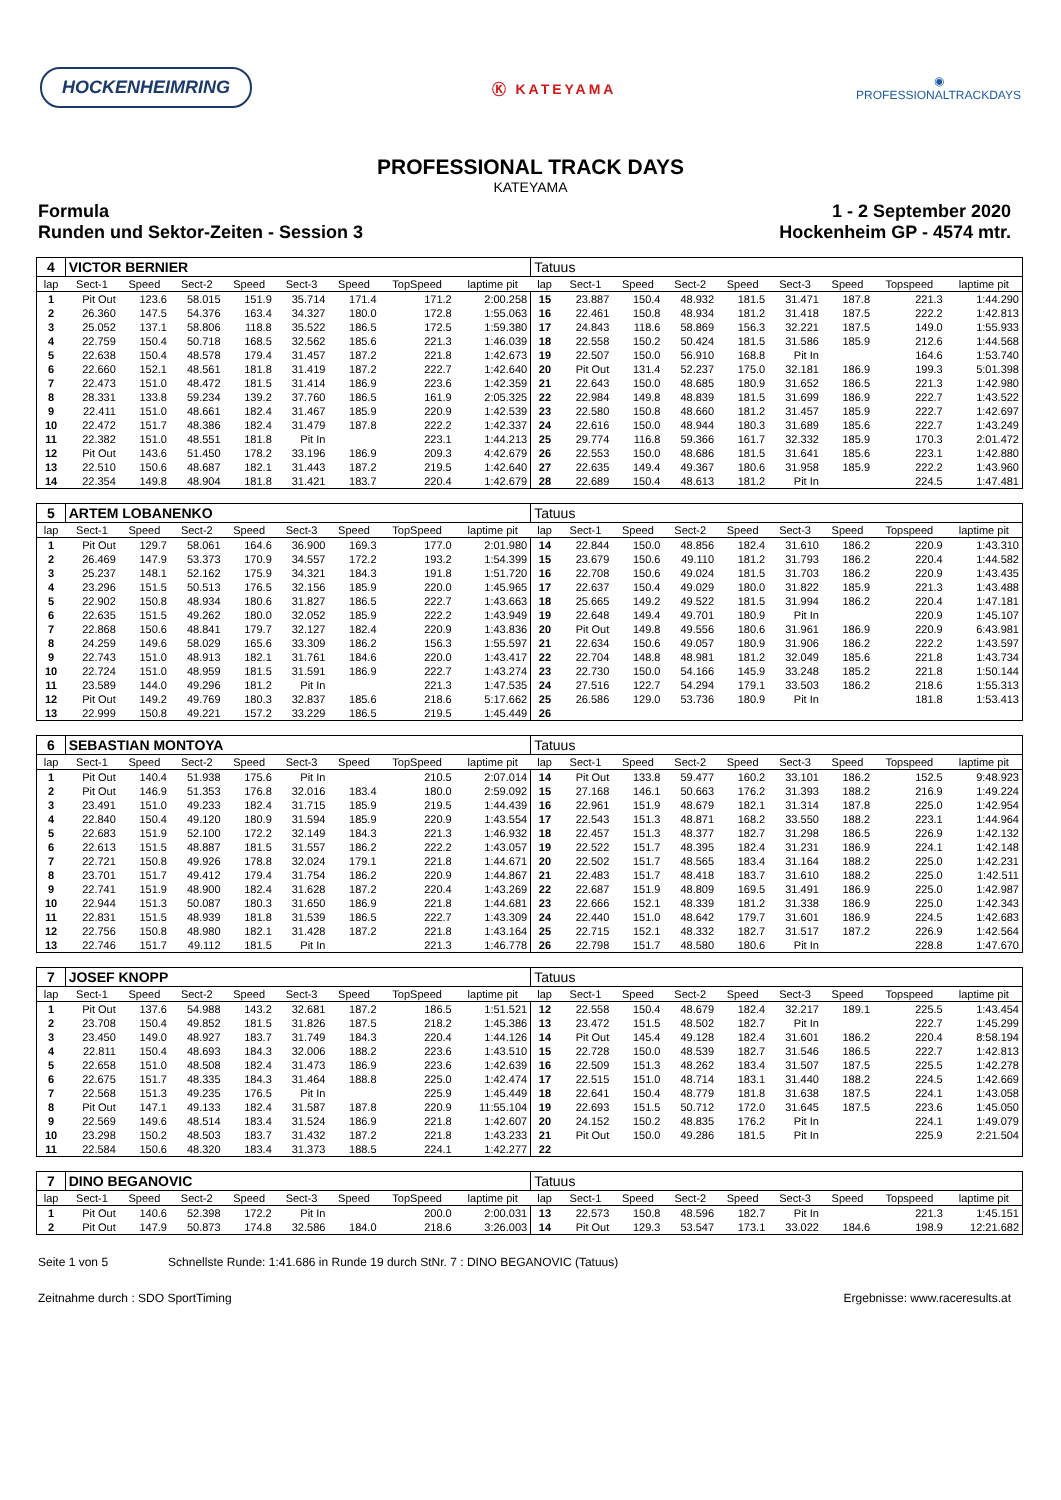HOCKENHEIMRING
Ⓚ KATEYAMA
◉
PROFESSIONALTRACKDAYS
PROFESSIONAL TRACK DAYS
KATEYAMA
Formula
Runden und Sektor-Zeiten - Session 3
1 - 2 September 2020
Hockenheim GP - 4574 mtr.
| 4 | VICTOR BERNIER | | | | | | | | Tatuus | | | | | | | | |
| lap | Sect-1 | Speed | Sect-2 | Speed | Sect-3 | Speed | TopSpeed | laptime pit | lap | Sect-1 | Speed | Sect-2 | Speed | Sect-3 | Speed | Topspeed | laptime pit |
| 1 | Pit Out | 123.6 | 58.015 | 151.9 | 35.714 | 171.4 | 171.2 | 2:00.258 | 15 | 23.887 | 150.4 | 48.932 | 181.5 | 31.471 | 187.8 | 221.3 | 1:44.290 |
| 2 | 26.360 | 147.5 | 54.376 | 163.4 | 34.327 | 180.0 | 172.8 | 1:55.063 | 16 | 22.461 | 150.8 | 48.934 | 181.2 | 31.418 | 187.5 | 222.2 | 1:42.813 |
| 3 | 25.052 | 137.1 | 58.806 | 118.8 | 35.522 | 186.5 | 172.5 | 1:59.380 | 17 | 24.843 | 118.6 | 58.869 | 156.3 | 32.221 | 187.5 | 149.0 | 1:55.933 |
| 4 | 22.759 | 150.4 | 50.718 | 168.5 | 32.562 | 185.6 | 221.3 | 1:46.039 | 18 | 22.558 | 150.2 | 50.424 | 181.5 | 31.586 | 185.9 | 212.6 | 1:44.568 |
| 5 | 22.638 | 150.4 | 48.578 | 179.4 | 31.457 | 187.2 | 221.8 | 1:42.673 | 19 | 22.507 | 150.0 | 56.910 | 168.8 | Pit In | | 164.6 | 1:53.740 |
| 6 | 22.660 | 152.1 | 48.561 | 181.8 | 31.419 | 187.2 | 222.7 | 1:42.640 | 20 | Pit Out | 131.4 | 52.237 | 175.0 | 32.181 | 186.9 | 199.3 | 5:01.398 |
| 7 | 22.473 | 151.0 | 48.472 | 181.5 | 31.414 | 186.9 | 223.6 | 1:42.359 | 21 | 22.643 | 150.0 | 48.685 | 180.9 | 31.652 | 186.5 | 221.3 | 1:42.980 |
| 8 | 28.331 | 133.8 | 59.234 | 139.2 | 37.760 | 186.5 | 161.9 | 2:05.325 | 22 | 22.984 | 149.8 | 48.839 | 181.5 | 31.699 | 186.9 | 222.7 | 1:43.522 |
| 9 | 22.411 | 151.0 | 48.661 | 182.4 | 31.467 | 185.9 | 220.9 | 1:42.539 | 23 | 22.580 | 150.8 | 48.660 | 181.2 | 31.457 | 185.9 | 222.7 | 1:42.697 |
| 10 | 22.472 | 151.7 | 48.386 | 182.4 | 31.479 | 187.8 | 222.2 | 1:42.337 | 24 | 22.616 | 150.0 | 48.944 | 180.3 | 31.689 | 185.6 | 222.7 | 1:43.249 |
| 11 | 22.382 | 151.0 | 48.551 | 181.8 | Pit In | | 223.1 | 1:44.213 | 25 | 29.774 | 116.8 | 59.366 | 161.7 | 32.332 | 185.9 | 170.3 | 2:01.472 |
| 12 | Pit Out | 143.6 | 51.450 | 178.2 | 33.196 | 186.9 | 209.3 | 4:42.679 | 26 | 22.553 | 150.0 | 48.686 | 181.5 | 31.641 | 185.6 | 223.1 | 1:42.880 |
| 13 | 22.510 | 150.6 | 48.687 | 182.1 | 31.443 | 187.2 | 219.5 | 1:42.640 | 27 | 22.635 | 149.4 | 49.367 | 180.6 | 31.958 | 185.9 | 222.2 | 1:43.960 |
| 14 | 22.354 | 149.8 | 48.904 | 181.8 | 31.421 | 183.7 | 220.4 | 1:42.679 | 28 | 22.689 | 150.4 | 48.613 | 181.2 | Pit In | | 224.5 | 1:47.481 |
| 5 | ARTEM LOBANENKO | | | | | | | | Tatuus | | | | | | | | |
| lap | Sect-1 | Speed | Sect-2 | Speed | Sect-3 | Speed | TopSpeed | laptime pit | lap | Sect-1 | Speed | Sect-2 | Speed | Sect-3 | Speed | Topspeed | laptime pit |
| 1 | Pit Out | 129.7 | 58.061 | 164.6 | 36.900 | 169.3 | 177.0 | 2:01.980 | 14 | 22.844 | 150.0 | 48.856 | 182.4 | 31.610 | 186.2 | 220.9 | 1:43.310 |
| 2 | 26.469 | 147.9 | 53.373 | 170.9 | 34.557 | 172.2 | 193.2 | 1:54.399 | 15 | 23.679 | 150.6 | 49.110 | 181.2 | 31.793 | 186.2 | 220.4 | 1:44.582 |
| 3 | 25.237 | 148.1 | 52.162 | 175.9 | 34.321 | 184.3 | 191.8 | 1:51.720 | 16 | 22.708 | 150.6 | 49.024 | 181.5 | 31.703 | 186.2 | 220.9 | 1:43.435 |
| 4 | 23.296 | 151.5 | 50.513 | 176.5 | 32.156 | 185.9 | 220.0 | 1:45.965 | 17 | 22.637 | 150.4 | 49.029 | 180.0 | 31.822 | 185.9 | 221.3 | 1:43.488 |
| 5 | 22.902 | 150.8 | 48.934 | 180.6 | 31.827 | 186.5 | 222.7 | 1:43.663 | 18 | 25.665 | 149.2 | 49.522 | 181.5 | 31.994 | 186.2 | 220.4 | 1:47.181 |
| 6 | 22.635 | 151.5 | 49.262 | 180.0 | 32.052 | 185.9 | 222.2 | 1:43.949 | 19 | 22.648 | 149.4 | 49.701 | 180.9 | Pit In | | 220.9 | 1:45.107 |
| 7 | 22.868 | 150.6 | 48.841 | 179.7 | 32.127 | 182.4 | 220.9 | 1:43.836 | 20 | Pit Out | 149.8 | 49.556 | 180.6 | 31.961 | 186.9 | 220.9 | 6:43.981 |
| 8 | 24.259 | 149.6 | 58.029 | 165.6 | 33.309 | 186.2 | 156.3 | 1:55.597 | 21 | 22.634 | 150.6 | 49.057 | 180.9 | 31.906 | 186.2 | 222.2 | 1:43.597 |
| 9 | 22.743 | 151.0 | 48.913 | 182.1 | 31.761 | 184.6 | 220.0 | 1:43.417 | 22 | 22.704 | 148.8 | 48.981 | 181.2 | 32.049 | 185.6 | 221.8 | 1:43.734 |
| 10 | 22.724 | 151.0 | 48.959 | 181.5 | 31.591 | 186.9 | 222.7 | 1:43.274 | 23 | 22.730 | 150.0 | 54.166 | 145.9 | 33.248 | 185.2 | 221.8 | 1:50.144 |
| 11 | 23.589 | 144.0 | 49.296 | 181.2 | Pit In | | 221.3 | 1:47.535 | 24 | 27.516 | 122.7 | 54.294 | 179.1 | 33.503 | 186.2 | 218.6 | 1:55.313 |
| 12 | Pit Out | 149.2 | 49.769 | 180.3 | 32.837 | 185.6 | 218.6 | 5:17.662 | 25 | 26.586 | 129.0 | 53.736 | 180.9 | Pit In | | 181.8 | 1:53.413 |
| 13 | 22.999 | 150.8 | 49.221 | 157.2 | 33.229 | 186.5 | 219.5 | 1:45.449 | 26 | | | | | | | | |
| 6 | SEBASTIAN MONTOYA | | | | | | | | Tatuus | | | | | | | | |
| lap | Sect-1 | Speed | Sect-2 | Speed | Sect-3 | Speed | TopSpeed | laptime pit | lap | Sect-1 | Speed | Sect-2 | Speed | Sect-3 | Speed | Topspeed | laptime pit |
| 1 | Pit Out | 140.4 | 51.938 | 175.6 | Pit In | | 210.5 | 2:07.014 | 14 | Pit Out | 133.8 | 59.477 | 160.2 | 33.101 | 186.2 | 152.5 | 9:48.923 |
| 2 | Pit Out | 146.9 | 51.353 | 176.8 | 32.016 | 183.4 | 180.0 | 2:59.092 | 15 | 27.168 | 146.1 | 50.663 | 176.2 | 31.393 | 188.2 | 216.9 | 1:49.224 |
| 3 | 23.491 | 151.0 | 49.233 | 182.4 | 31.715 | 185.9 | 219.5 | 1:44.439 | 16 | 22.961 | 151.9 | 48.679 | 182.1 | 31.314 | 187.8 | 225.0 | 1:42.954 |
| 4 | 22.840 | 150.4 | 49.120 | 180.9 | 31.594 | 185.9 | 220.9 | 1:43.554 | 17 | 22.543 | 151.3 | 48.871 | 168.2 | 33.550 | 188.2 | 223.1 | 1:44.964 |
| 5 | 22.683 | 151.9 | 52.100 | 172.2 | 32.149 | 184.3 | 221.3 | 1:46.932 | 18 | 22.457 | 151.3 | 48.377 | 182.7 | 31.298 | 186.5 | 226.9 | 1:42.132 |
| 6 | 22.613 | 151.5 | 48.887 | 181.5 | 31.557 | 186.2 | 222.2 | 1:43.057 | 19 | 22.522 | 151.7 | 48.395 | 182.4 | 31.231 | 186.9 | 224.1 | 1:42.148 |
| 7 | 22.721 | 150.8 | 49.926 | 178.8 | 32.024 | 179.1 | 221.8 | 1:44.671 | 20 | 22.502 | 151.7 | 48.565 | 183.4 | 31.164 | 188.2 | 225.0 | 1:42.231 |
| 8 | 23.701 | 151.7 | 49.412 | 179.4 | 31.754 | 186.2 | 220.9 | 1:44.867 | 21 | 22.483 | 151.7 | 48.418 | 183.7 | 31.610 | 188.2 | 225.0 | 1:42.511 |
| 9 | 22.741 | 151.9 | 48.900 | 182.4 | 31.628 | 187.2 | 220.4 | 1:43.269 | 22 | 22.687 | 151.9 | 48.809 | 169.5 | 31.491 | 186.9 | 225.0 | 1:42.987 |
| 10 | 22.944 | 151.3 | 50.087 | 180.3 | 31.650 | 186.9 | 221.8 | 1:44.681 | 23 | 22.666 | 152.1 | 48.339 | 181.2 | 31.338 | 186.9 | 225.0 | 1:42.343 |
| 11 | 22.831 | 151.5 | 48.939 | 181.8 | 31.539 | 186.5 | 222.7 | 1:43.309 | 24 | 22.440 | 151.0 | 48.642 | 179.7 | 31.601 | 186.9 | 224.5 | 1:42.683 |
| 12 | 22.756 | 150.8 | 48.980 | 182.1 | 31.428 | 187.2 | 221.8 | 1:43.164 | 25 | 22.715 | 152.1 | 48.332 | 182.7 | 31.517 | 187.2 | 226.9 | 1:42.564 |
| 13 | 22.746 | 151.7 | 49.112 | 181.5 | Pit In | | 221.3 | 1:46.778 | 26 | 22.798 | 151.7 | 48.580 | 180.6 | Pit In | | 228.8 | 1:47.670 |
| 7 | JOSEF KNOPP | | | | | | | | Tatuus | | | | | | | | |
| lap | Sect-1 | Speed | Sect-2 | Speed | Sect-3 | Speed | TopSpeed | laptime pit | lap | Sect-1 | Speed | Sect-2 | Speed | Sect-3 | Speed | Topspeed | laptime pit |
| 1 | Pit Out | 137.6 | 54.988 | 143.2 | 32.681 | 187.2 | 186.5 | 1:51.521 | 12 | 22.558 | 150.4 | 48.679 | 182.4 | 32.217 | 189.1 | 225.5 | 1:43.454 |
| 2 | 23.708 | 150.4 | 49.852 | 181.5 | 31.826 | 187.5 | 218.2 | 1:45.386 | 13 | 23.472 | 151.5 | 48.502 | 182.7 | Pit In | | 222.7 | 1:45.299 |
| 3 | 23.450 | 149.0 | 48.927 | 183.7 | 31.749 | 184.3 | 220.4 | 1:44.126 | 14 | Pit Out | 145.4 | 49.128 | 182.4 | 31.601 | 186.2 | 220.4 | 8:58.194 |
| 4 | 22.811 | 150.4 | 48.693 | 184.3 | 32.006 | 188.2 | 223.6 | 1:43.510 | 15 | 22.728 | 150.0 | 48.539 | 182.7 | 31.546 | 186.5 | 222.7 | 1:42.813 |
| 5 | 22.658 | 151.0 | 48.508 | 182.4 | 31.473 | 186.9 | 223.6 | 1:42.639 | 16 | 22.509 | 151.3 | 48.262 | 183.4 | 31.507 | 187.5 | 225.5 | 1:42.278 |
| 6 | 22.675 | 151.7 | 48.335 | 184.3 | 31.464 | 188.8 | 225.0 | 1:42.474 | 17 | 22.515 | 151.0 | 48.714 | 183.1 | 31.440 | 188.2 | 224.5 | 1:42.669 |
| 7 | 22.568 | 151.3 | 49.235 | 176.5 | Pit In | | 225.9 | 1:45.449 | 18 | 22.641 | 150.4 | 48.779 | 181.8 | 31.638 | 187.5 | 224.1 | 1:43.058 |
| 8 | Pit Out | 147.1 | 49.133 | 182.4 | 31.587 | 187.8 | 220.9 | 11:55.104 | 19 | 22.693 | 151.5 | 50.712 | 172.0 | 31.645 | 187.5 | 223.6 | 1:45.050 |
| 9 | 22.569 | 149.6 | 48.514 | 183.4 | 31.524 | 186.9 | 221.8 | 1:42.607 | 20 | 24.152 | 150.2 | 48.835 | 176.2 | Pit In | | 224.1 | 1:49.079 |
| 10 | 23.298 | 150.2 | 48.503 | 183.7 | 31.432 | 187.2 | 221.8 | 1:43.233 | 21 | Pit Out | 150.0 | 49.286 | 181.5 | Pit In | | 225.9 | 2:21.504 |
| 11 | 22.584 | 150.6 | 48.320 | 183.4 | 31.373 | 188.5 | 224.1 | 1:42.277 | 22 | | | | | | | | |
| 7 | DINO BEGANOVIC | | | | | | | | Tatuus | | | | | | | | |
| lap | Sect-1 | Speed | Sect-2 | Speed | Sect-3 | Speed | TopSpeed | laptime pit | lap | Sect-1 | Speed | Sect-2 | Speed | Sect-3 | Speed | Topspeed | laptime pit |
| 1 | Pit Out | 140.6 | 52.398 | 172.2 | Pit In | | 200.0 | 2:00.031 | 13 | 22.573 | 150.8 | 48.596 | 182.7 | Pit In | | 221.3 | 1:45.151 |
| 2 | Pit Out | 147.9 | 50.873 | 174.8 | 32.586 | 184.0 | 218.6 | 3:26.003 | 14 | Pit Out | 129.3 | 53.547 | 173.1 | 33.022 | 184.6 | 198.9 | 12:21.682 |
Seite 1 von 5 Schnellste Runde: 1:41.686 in Runde 19 durch StNr. 7 : DINO BEGANOVIC (Tatuus)
Zeitnahme durch : SDO SportTiming Ergebnisse: www.raceresults.at